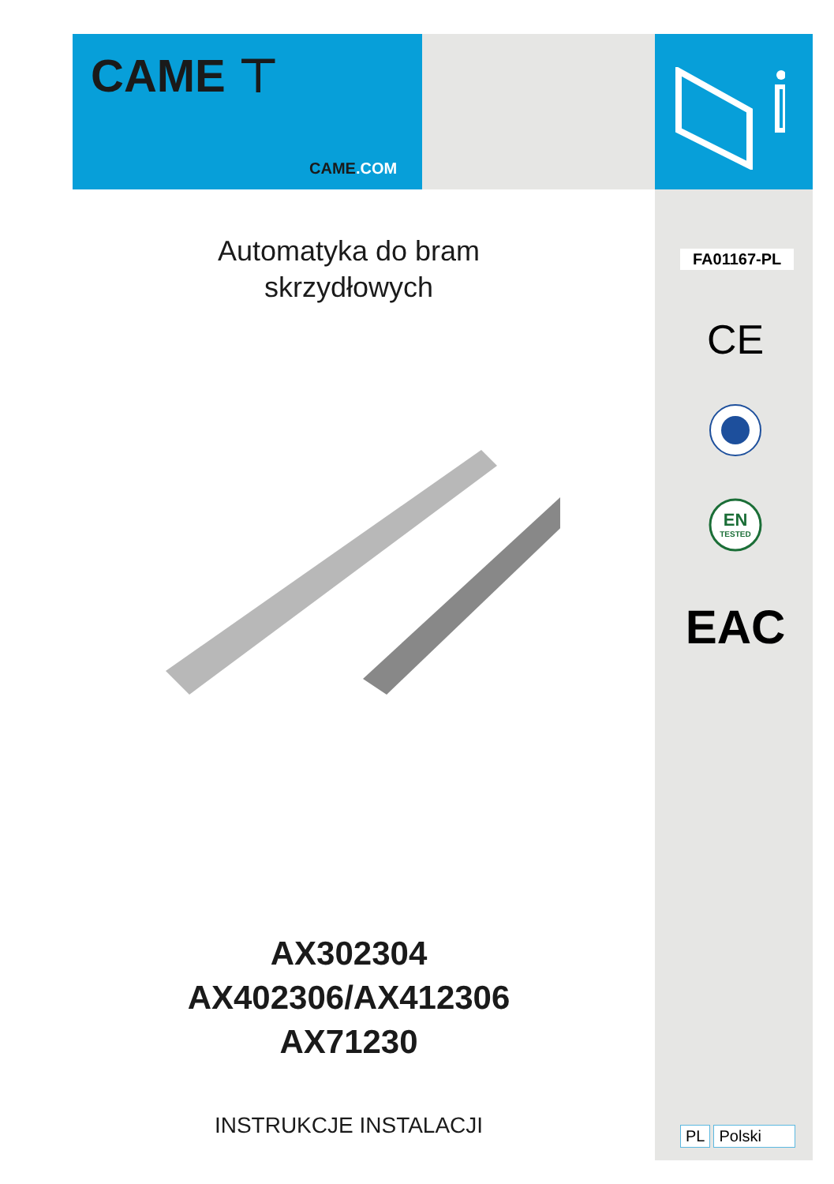CAME ⊤
CAME.COM
Automatyka do bram
skrzydłowych
AX302304
AX402306/AX412306
AX71230
INSTRUKCJE INSTALACJI
FA01167-PL
CE
EN
TESTED
EAC
PL Polski